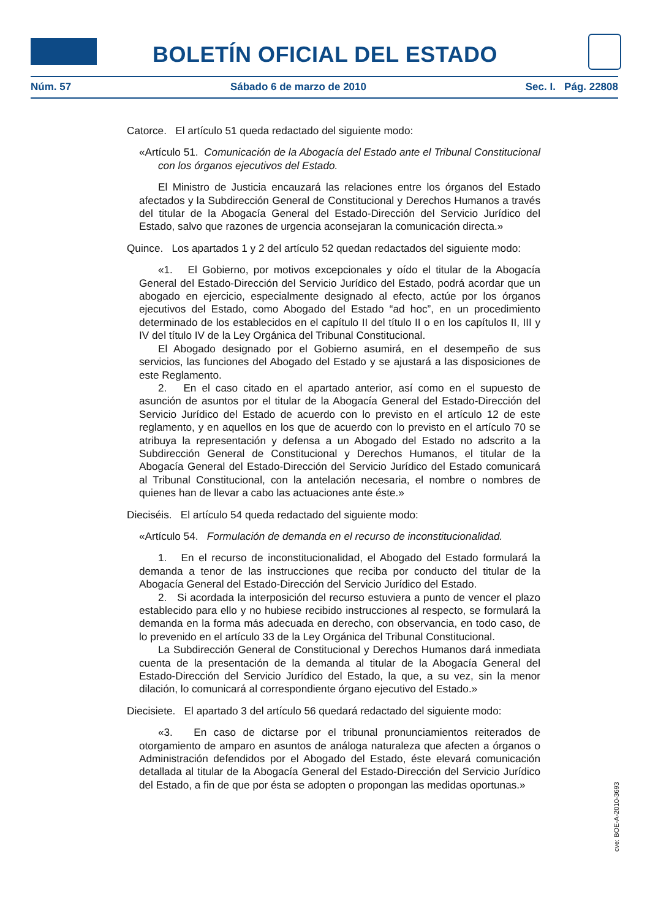BOLETÍN OFICIAL DEL ESTADO
Núm. 57 Sábado 6 de marzo de 2010 Sec. I. Pág. 22808
Catorce. El artículo 51 queda redactado del siguiente modo:
«Artículo 51. Comunicación de la Abogacía del Estado ante el Tribunal Constitucional con los órganos ejecutivos del Estado.
El Ministro de Justicia encauzará las relaciones entre los órganos del Estado afectados y la Subdirección General de Constitucional y Derechos Humanos a través del titular de la Abogacía General del Estado-Dirección del Servicio Jurídico del Estado, salvo que razones de urgencia aconsejaran la comunicación directa.»
Quince. Los apartados 1 y 2 del artículo 52 quedan redactados del siguiente modo:
«1. El Gobierno, por motivos excepcionales y oído el titular de la Abogacía General del Estado-Dirección del Servicio Jurídico del Estado, podrá acordar que un abogado en ejercicio, especialmente designado al efecto, actúe por los órganos ejecutivos del Estado, como Abogado del Estado “ad hoc”, en un procedimiento determinado de los establecidos en el capítulo II del título II o en los capítulos II, III y IV del título IV de la Ley Orgánica del Tribunal Constitucional.
El Abogado designado por el Gobierno asumirá, en el desempeño de sus servicios, las funciones del Abogado del Estado y se ajustará a las disposiciones de este Reglamento.
2. En el caso citado en el apartado anterior, así como en el supuesto de asunción de asuntos por el titular de la Abogacía General del Estado-Dirección del Servicio Jurídico del Estado de acuerdo con lo previsto en el artículo 12 de este reglamento, y en aquellos en los que de acuerdo con lo previsto en el artículo 70 se atribuya la representación y defensa a un Abogado del Estado no adscrito a la Subdirección General de Constitucional y Derechos Humanos, el titular de la Abogacía General del Estado-Dirección del Servicio Jurídico del Estado comunicará al Tribunal Constitucional, con la antelación necesaria, el nombre o nombres de quienes han de llevar a cabo las actuaciones ante éste.»
Dieciséis. El artículo 54 queda redactado del siguiente modo:
«Artículo 54. Formulación de demanda en el recurso de inconstitucionalidad.
1. En el recurso de inconstitucionalidad, el Abogado del Estado formulará la demanda a tenor de las instrucciones que reciba por conducto del titular de la Abogacía General del Estado-Dirección del Servicio Jurídico del Estado.
2. Si acordada la interposición del recurso estuviera a punto de vencer el plazo establecido para ello y no hubiese recibido instrucciones al respecto, se formulará la demanda en la forma más adecuada en derecho, con observancia, en todo caso, de lo prevenido en el artículo 33 de la Ley Orgánica del Tribunal Constitucional.
La Subdirección General de Constitucional y Derechos Humanos dará inmediata cuenta de la presentación de la demanda al titular de la Abogacía General del Estado-Dirección del Servicio Jurídico del Estado, la que, a su vez, sin la menor dilación, lo comunicará al correspondiente órgano ejecutivo del Estado.»
Diecisiete. El apartado 3 del artículo 56 quedará redactado del siguiente modo:
«3. En caso de dictarse por el tribunal pronunciamientos reiterados de otorgamiento de amparo en asuntos de análoga naturaleza que afecten a órganos o Administración defendidos por el Abogado del Estado, éste elevará comunicación detallada al titular de la Abogacía General del Estado-Dirección del Servicio Jurídico del Estado, a fin de que por ésta se adopten o propongan las medidas oportunas.»
cve: BOE-A-2010-3693